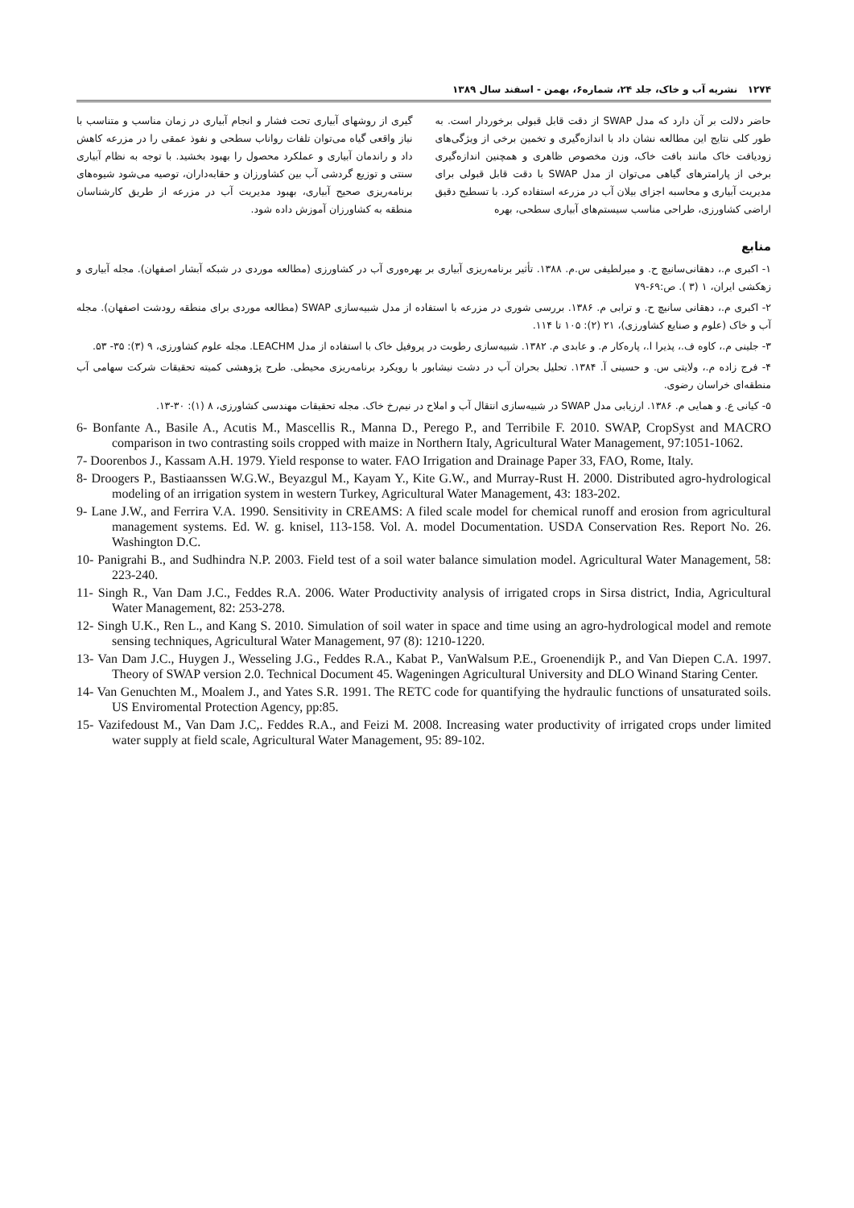۱۲۷۴ نشریه آب و خاک، جلد ۲۴، شماره۶، بهمن - اسفند سال ۱۳۸۹
حاضر دلالت بر آن دارد که مدل SWAP از دقت قابل قبولی برخوردار است. به طور کلی نتایج این مطالعه نشان داد با اندازه‌گیری و تخمین برخی از ویژگی‌های زودیافت خاک مانند بافت خاک، وزن مخصوص ظاهری و همچنین اندازه‌گیری برخی از پارامترهای گیاهی می‌توان از مدل SWAP با دقت قابل قبولی برای مدیریت آبیاری و محاسبه اجزای بیلان آب در مزرعه استفاده کرد. با تسطیح دقیق اراضی کشاورزی، طراحی مناسب سیستم‌های آبیاری سطحی، بهره
گیری از روشهای آبیاری تحت فشار و انجام آبیاری در زمان مناسب و متناسب با نیاز واقعی گیاه می‌توان تلفات رواناب سطحی و نفوذ عمقی را در مزرعه کاهش داد و راندمان آبیاری و عملکرد محصول را بهبود بخشید. با توجه به نظام آبیاری سنتی و توزیع گردشی آب بین کشاورزان و حقابه‌داران، توصیه می‌شود شیوه‌های برنامه‌ریزی صحیح آبیاری، بهبود مدیریت آب در مزرعه از طریق کارشناسان منطقه به کشاورزان آموزش داده شود.
منابع
۱- اکبری م.، دهقانی‌سانیچ ح. و میرلطیفی س.م. ۱۳۸۸. تأثیر برنامه‌ریزی آبیاری بر بهره‌وری آب در کشاورزی (مطالعه موردی در شبکه آبشار اصفهان). مجله آبیاری و زهکشی ایران، ۱ (۳ ). ص:۶۹-۷۹
۲- اکبری م.، دهقانی سانیچ ح. و ترابی م. ۱۳۸۶. بررسی شوری در مزرعه با استفاده از مدل شبیه‌سازی SWAP (مطالعه موردی برای منطقه رودشت اصفهان). مجله آب و خاک (علوم و صنایع کشاورزی)، ۲۱ (۲): ۱۰۵ تا ۱۱۴.
۳- جلینی م.، کاوه ف.، پذیرا ا.، پاره‌کار م. و عابدی م. ۱۳۸۲. شبیه‌سازی رطوبت در پروفیل خاک با استفاده از مدل LEACHM. مجله علوم کشاورزی، ۹ (۳): ۳۵- ۵۳.
۴- فرج زاده م.، ولایتی س. و حسینی آ. ۱۳۸۴. تحلیل بحران آب در دشت نیشابور با رویکرد برنامه‌ریزی محیطی. طرح پژوهشی کمیته تحقیقات شرکت سهامی آب منطقه‌ای خراسان رضوی.
۵- کیانی ع. و همایی م. ۱۳۸۶. ارزیابی مدل SWAP در شبیه‌سازی انتقال آب و املاح در نیم‌رخ خاک. مجله تحقیقات مهندسی کشاورزی، ۸ (۱): ۳۰-۱۳.
6- Bonfante A., Basile A., Acutis M., Mascellis R., Manna D., Perego P., and Terribile F. 2010. SWAP, CropSyst and MACRO comparison in two contrasting soils cropped with maize in Northern Italy, Agricultural Water Management, 97:1051-1062.
7- Doorenbos J., Kassam A.H. 1979. Yield response to water. FAO Irrigation and Drainage Paper 33, FAO, Rome, Italy.
8- Droogers P., Bastiaanssen W.G.W., Beyazgul M., Kayam Y., Kite G.W., and Murray-Rust H. 2000. Distributed agro-hydrological modeling of an irrigation system in western Turkey, Agricultural Water Management, 43: 183-202.
9- Lane J.W., and Ferrira V.A. 1990. Sensitivity in CREAMS: A filed scale model for chemical runoff and erosion from agricultural management systems. Ed. W. g. knisel, 113-158. Vol. A. model Documentation. USDA Conservation Res. Report No. 26. Washington D.C.
10- Panigrahi B., and Sudhindra N.P. 2003. Field test of a soil water balance simulation model. Agricultural Water Management, 58: 223-240.
11- Singh R., Van Dam J.C., Feddes R.A. 2006. Water Productivity analysis of irrigated crops in Sirsa district, India, Agricultural Water Management, 82: 253-278.
12- Singh U.K., Ren L., and Kang S. 2010. Simulation of soil water in space and time using an agro-hydrological model and remote sensing techniques, Agricultural Water Management, 97 (8): 1210-1220.
13- Van Dam J.C., Huygen J., Wesseling J.G., Feddes R.A., Kabat P., VanWalsum P.E., Groenendijk P., and Van Diepen C.A. 1997. Theory of SWAP version 2.0. Technical Document 45. Wageningen Agricultural University and DLO Winand Staring Center.
14- Van Genuchten M., Moalem J., and Yates S.R. 1991. The RETC code for quantifying the hydraulic functions of unsaturated soils. US Enviromental Protection Agency, pp:85.
15- Vazifedoust M., Van Dam J.C,. Feddes R.A., and Feizi M. 2008. Increasing water productivity of irrigated crops under limited water supply at field scale, Agricultural Water Management, 95: 89-102.